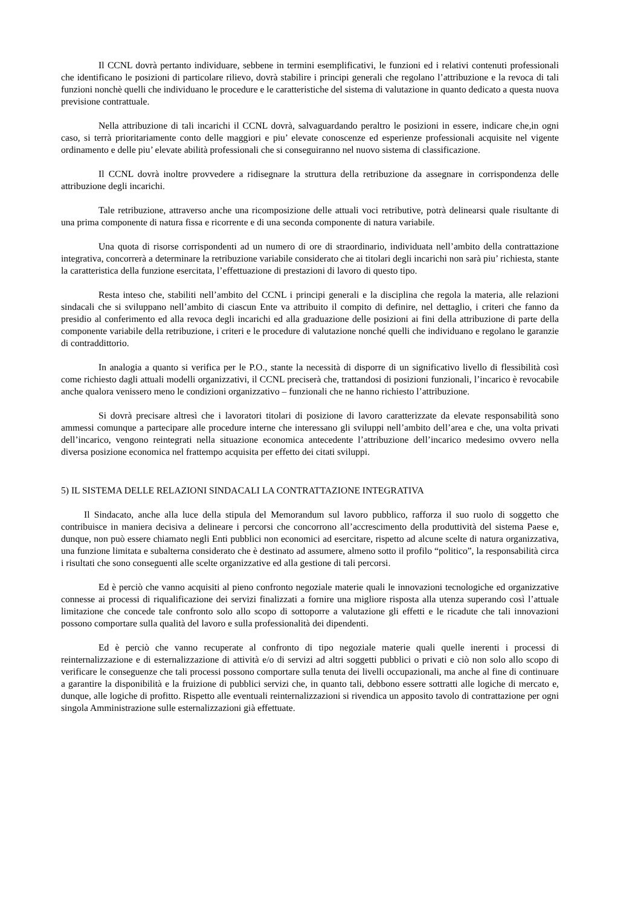Il CCNL dovrà pertanto individuare, sebbene in termini esemplificativi, le funzioni ed i relativi contenuti professionali che identificano le posizioni di particolare rilievo, dovrà stabilire i principi generali che regolano l’attribuzione e la revoca di tali funzioni nonchè quelli che individuano le procedure e le caratteristiche del sistema di valutazione in quanto dedicato a questa nuova previsione contrattuale.
Nella attribuzione di tali incarichi il CCNL dovrà, salvaguardando peraltro le posizioni in essere, indicare che,in ogni caso, si terrà prioritariamente conto delle maggiori e piu’ elevate conoscenze ed esperienze professionali acquisite nel vigente ordinamento e delle piu’ elevate abilità professionali che si conseguiranno nel nuovo sistema di classificazione.
Il CCNL dovrà inoltre provvedere a ridisegnare la struttura della retribuzione da assegnare in corrispondenza delle attribuzione degli incarichi.
Tale retribuzione, attraverso anche una ricomposizione delle attuali voci retributive, potrà delinearsi quale risultante di una prima componente di natura fissa e ricorrente e di una seconda componente di natura variabile.
Una quota di risorse corrispondenti ad un numero di ore di straordinario, individuata nell’ambito della contrattazione integrativa, concorrerà a determinare la retribuzione variabile considerato che ai titolari degli incarichi non sarà piu’ richiesta, stante la caratteristica della funzione esercitata, l’effettuazione di prestazioni di lavoro di questo tipo.
Resta inteso che, stabiliti nell’ambito del CCNL i principi generali e la disciplina che regola la materia, alle relazioni sindacali che si sviluppano nell’ambito di ciascun Ente va attribuito il compito di definire, nel dettaglio, i criteri che fanno da presidio al conferimento ed alla revoca degli incarichi ed alla graduazione delle posizioni ai fini della attribuzione di parte della componente variabile della retribuzione, i criteri e le procedure di valutazione nonché quelli che individuano e regolano le garanzie di contraddittorio.
In analogia a quanto si verifica per le P.O., stante la necessità di disporre di un significativo livello di flessibilità così come richiesto dagli attuali modelli organizzativi, il CCNL preciserà che, trattandosi di posizioni funzionali, l’incarico è revocabile anche qualora venissero meno le condizioni organizzativo – funzionali che ne hanno richiesto l’attribuzione.
Si dovrà precisare altresì che i lavoratori titolari di posizione di lavoro caratterizzate da elevate responsabilità sono ammessi comunque a partecipare alle procedure interne che interessano gli sviluppi nell’ambito dell’area e che, una volta privati dell’incarico, vengono reintegrati nella situazione economica antecedente l’attribuzione dell’incarico medesimo ovvero nella diversa posizione economica nel frattempo acquisita per effetto dei citati sviluppi.
5) IL SISTEMA DELLE RELAZIONI SINDACALI LA CONTRATTAZIONE INTEGRATIVA
Il Sindacato, anche alla luce della stipula del Memorandum sul lavoro pubblico, rafforza il suo ruolo di soggetto che contribuisce in maniera decisiva a delineare i percorsi che concorrono all’accrescimento della produttività del sistema Paese e, dunque, non può essere chiamato negli Enti pubblici non economici ad esercitare, rispetto ad alcune scelte di natura organizzativa, una funzione limitata e subalterna considerato che è destinato ad assumere, almeno sotto il profilo “politico”, la responsabilità circa i risultati che sono conseguenti alle scelte organizzative ed alla gestione di tali percorsi.
Ed è perciò che vanno acquisiti al pieno confronto negoziale materie quali le innovazioni tecnologiche ed organizzative connesse ai processi di riqualificazione dei servizi finalizzati a fornire una migliore risposta alla utenza superando così l’attuale limitazione che concede tale confronto solo allo scopo di sottoporre a valutazione gli effetti e le ricadute che tali innovazioni possono comportare sulla qualità del lavoro e sulla professionalità dei dipendenti.
Ed è perciò che vanno recuperate al confronto di tipo negoziale materie quali quelle inerenti i processi di reinternalizzazione e di esternalizzazione di attività e/o di servizi ad altri soggetti pubblici o privati e ciò non solo allo scopo di verificare le conseguenze che tali processi possono comportare sulla tenuta dei livelli occupazionali, ma anche al fine di continuare a garantire la disponibilità e la fruizione di pubblici servizi che, in quanto tali, debbono essere sottratti alle logiche di mercato e, dunque, alle logiche di profitto. Rispetto alle eventuali reinternalizzazioni si rivendica un apposito tavolo di contrattazione per ogni singola Amministrazione sulle esternalizzazioni già effettuate.